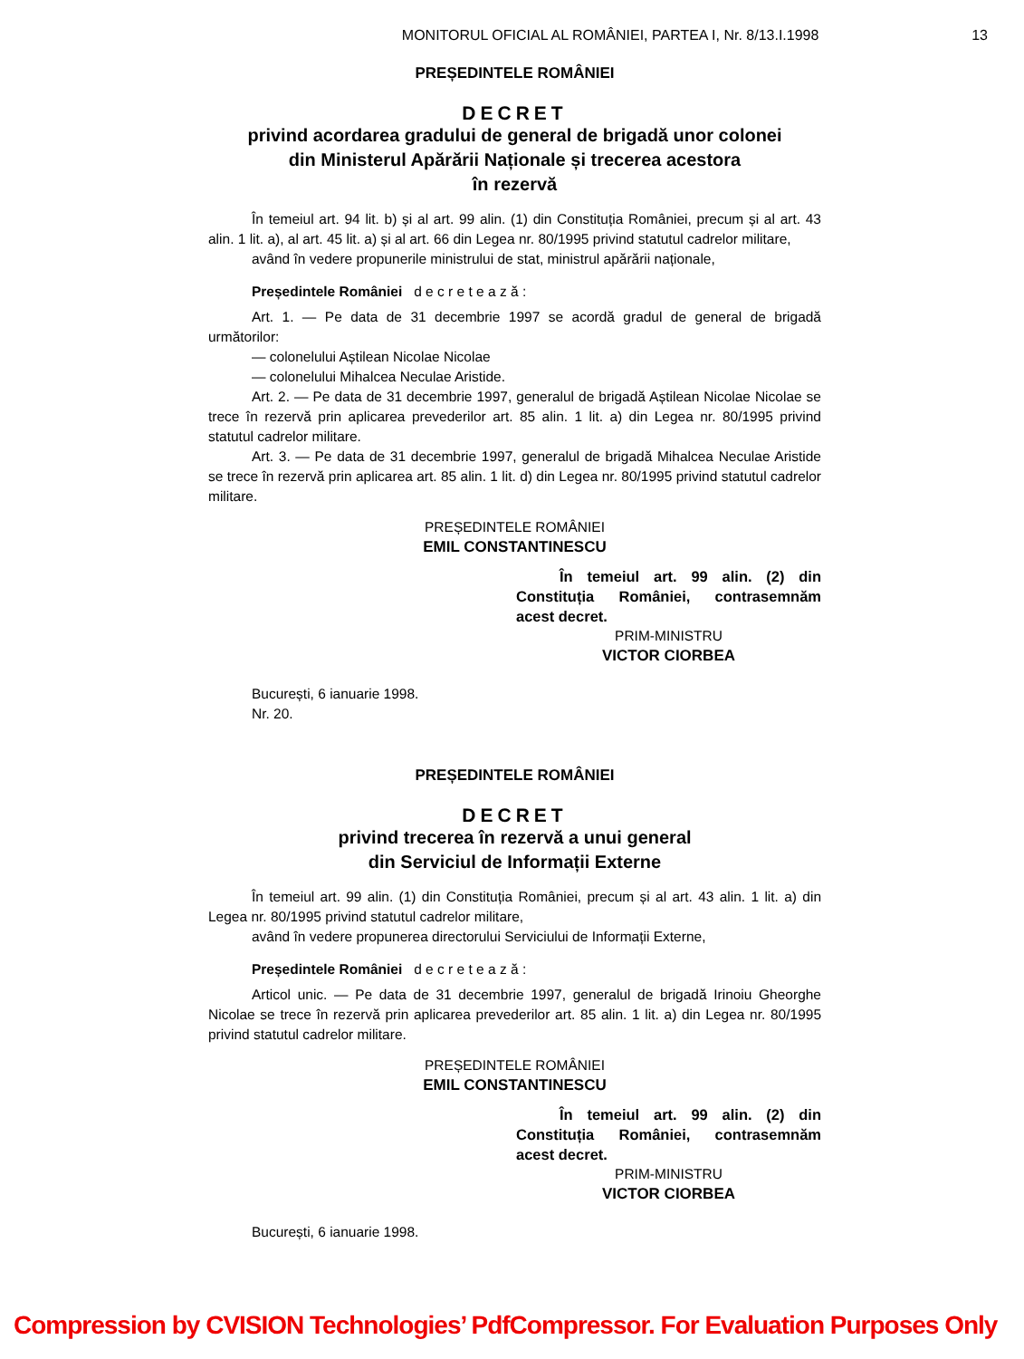MONITORUL OFICIAL AL ROMÂNIEI, PARTEA I, Nr. 8/13.I.1998 13
PREȘEDINTELE ROMÂNIEI
DECRET
privind acordarea gradului de general de brigadă unor colonei
din Ministerul Apărării Naționale și trecerea acestora
în rezervă
În temeiul art. 94 lit. b) și al art. 99 alin. (1) din Constituția României, precum și al art. 43 alin. 1 lit. a), al art. 45 lit. a) și al art. 66 din Legea nr. 80/1995 privind statutul cadrelor militare,
având în vedere propunerile ministrului de stat, ministrul apărării naționale,
Președintele României d e c r e t e a z ă :
Art. 1. — Pe data de 31 decembrie 1997 se acordă gradul de general de brigadă următorilor:
— colonelului Aștilean Nicolae Nicolae
— colonelului Mihalcea Neculae Aristide.
Art. 2. — Pe data de 31 decembrie 1997, generalul de brigadă Aștilean Nicolae Nicolae se trece în rezervă prin aplicarea prevederilor art. 85 alin. 1 lit. a) din Legea nr. 80/1995 privind statutul cadrelor militare.
Art. 3. — Pe data de 31 decembrie 1997, generalul de brigadă Mihalcea Neculae Aristide se trece în rezervă prin aplicarea art. 85 alin. 1 lit. d) din Legea nr. 80/1995 privind statutul cadrelor militare.
PREȘEDINTELE ROMÂNIEI
EMIL CONSTANTINESCU
În temeiul art. 99 alin. (2) din Constituția României, contrasemnăm acest decret.
PRIM-MINISTRU
VICTOR CIORBEA
București, 6 ianuarie 1998.
Nr. 20.
PREȘEDINTELE ROMÂNIEI
DECRET
privind trecerea în rezervă a unui general
din Serviciul de Informații Externe
În temeiul art. 99 alin. (1) din Constituția României, precum și al art. 43 alin. 1 lit. a) din Legea nr. 80/1995 privind statutul cadrelor militare,
având în vedere propunerea directorului Serviciului de Informații Externe,
Președintele României d e c r e t e a z ă :
Articol unic. — Pe data de 31 decembrie 1997, generalul de brigadă Irinoiu Gheorghe Nicolae se trece în rezervă prin aplicarea prevederilor art. 85 alin. 1 lit. a) din Legea nr. 80/1995 privind statutul cadrelor militare.
PREȘEDINTELE ROMÂNIEI
EMIL CONSTANTINESCU
În temeiul art. 99 alin. (2) din Constituția României, contrasemnăm acest decret.
PRIM-MINISTRU
VICTOR CIORBEA
București, 6 ianuarie 1998.
Compression by CVISION Technologies’ PdfCompressor. For Evaluation Purposes Only